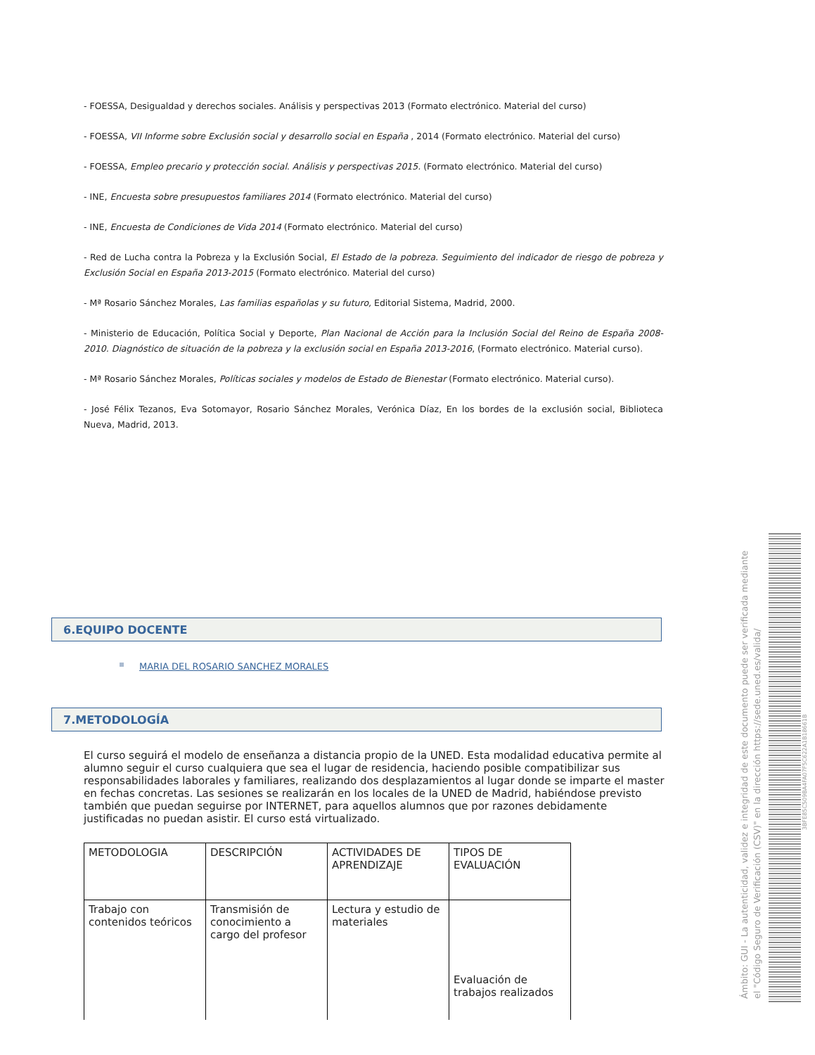- FOESSA, Desigualdad y derechos sociales. Análisis y perspectivas 2013 (Formato electrónico. Material del curso)
- FOESSA, VII Informe sobre Exclusión social y desarrollo social en España , 2014 (Formato electrónico. Material del curso)
- FOESSA, Empleo precario y protección social. Análisis y perspectivas 2015. (Formato electrónico. Material del curso)
- INE, Encuesta sobre presupuestos familiares 2014 (Formato electrónico. Material del curso)
- INE, Encuesta de Condiciones de Vida 2014 (Formato electrónico. Material del curso)
- Red de Lucha contra la Pobreza y la Exclusión Social, El Estado de la pobreza. Seguimiento del indicador de riesgo de pobreza y Exclusión Social en España 2013-2015 (Formato electrónico. Material del curso)
- Mª Rosario Sánchez Morales, Las familias españolas y su futuro, Editorial Sistema, Madrid, 2000.
- Ministerio de Educación, Política Social y Deporte, Plan Nacional de Acción para la Inclusión Social del Reino de España 2008-2010. Diagnóstico de situación de la pobreza y la exclusión social en España 2013-2016, (Formato electrónico. Material curso).
- Mª Rosario Sánchez Morales, Políticas sociales y modelos de Estado de Bienestar (Formato electrónico. Material curso).
- José Félix Tezanos, Eva Sotomayor, Rosario Sánchez Morales, Verónica Díaz, En los bordes de la exclusión social, Biblioteca Nueva, Madrid, 2013.
6.EQUIPO DOCENTE
MARIA DEL ROSARIO SANCHEZ MORALES
7.METODOLOGÍA
El curso seguirá el modelo de enseñanza a distancia propio de la UNED. Esta modalidad educativa permite al alumno seguir el curso cualquiera que sea el lugar de residencia, haciendo posible compatibilizar sus responsabilidades laborales y familiares, realizando dos desplazamientos al lugar donde se imparte el master en fechas concretas. Las sesiones se realizarán en los locales de la UNED de Madrid, habiéndose previsto también que puedan seguirse por INTERNET, para aquellos alumnos que por razones debidamente justificadas no puedan asistir. El curso está virtualizado.
| METODOLOGIA | DESCRIPCIÓN | ACTIVIDADES DE APRENDIZAJE | TIPOS DE EVALUACIÓN |
| Trabajo con contenidos teóricos | Transmisión de conocimiento a cargo del profesor | Lectura y estudio de materiales | Evaluación de trabajos realizados |
Ámbito: GUI - La autenticidad, validez e integridad de este documento puede ser verificada mediante
el "Código Seguro de Verificación (CSV)" en la dirección https://sede.uned.es/valida/
3BFE85C509BA4FA07F5C622A1B18661B